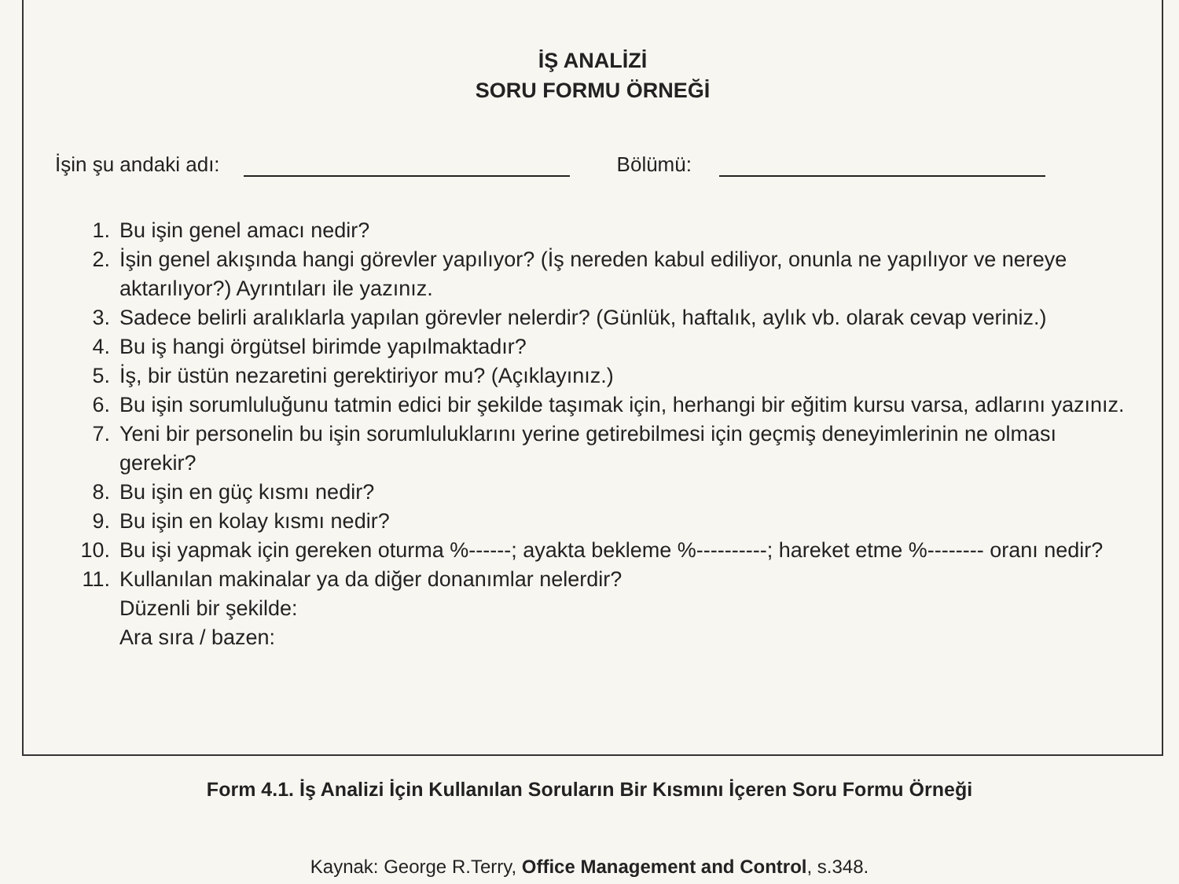İŞ ANALİZİ
SORU FORMU ÖRNEĞİ
İşin şu andaki adı: Bölümü:
1. Bu işin genel amacı nedir?
2. İşin genel akışında hangi görevler yapılıyor? (İş nereden kabul ediliyor, onunla ne yapılıyor ve nereye aktarılıyor?) Ayrıntıları ile yazınız.
3. Sadece belirli aralıklarla yapılan görevler nelerdir? (Günlük, haftalık, aylık vb. olarak cevap veriniz.)
4. Bu iş hangi örgütsel birimde yapılmaktadır?
5. İş, bir üstün nezaretini gerektiriyor mu? (Açıklayınız.)
6. Bu işin sorumluluğunu tatmin edici bir şekilde taşımak için, herhangi bir eğitim kursu varsa, adlarını yazınız.
7. Yeni bir personelin bu işin sorumluluklarını yerine getirebilmesi için geçmiş deneyimlerinin ne olması gerekir?
8. Bu işin en güç kısmı nedir?
9. Bu işin en kolay kısmı nedir?
10. Bu işi yapmak için gereken oturma %------; ayakta bekleme %----------; hareket etme %-------- oranı nedir?
11. Kullanılan makinalar ya da diğer donanımlar nelerdir?
Düzenli bir şekilde:
Ara sıra / bazen:
Form 4.1. İş Analizi İçin Kullanılan Soruların Bir Kısmını İçeren Soru Formu Örneği
Kaynak: George R.Terry, Office Management and Control, s.348.